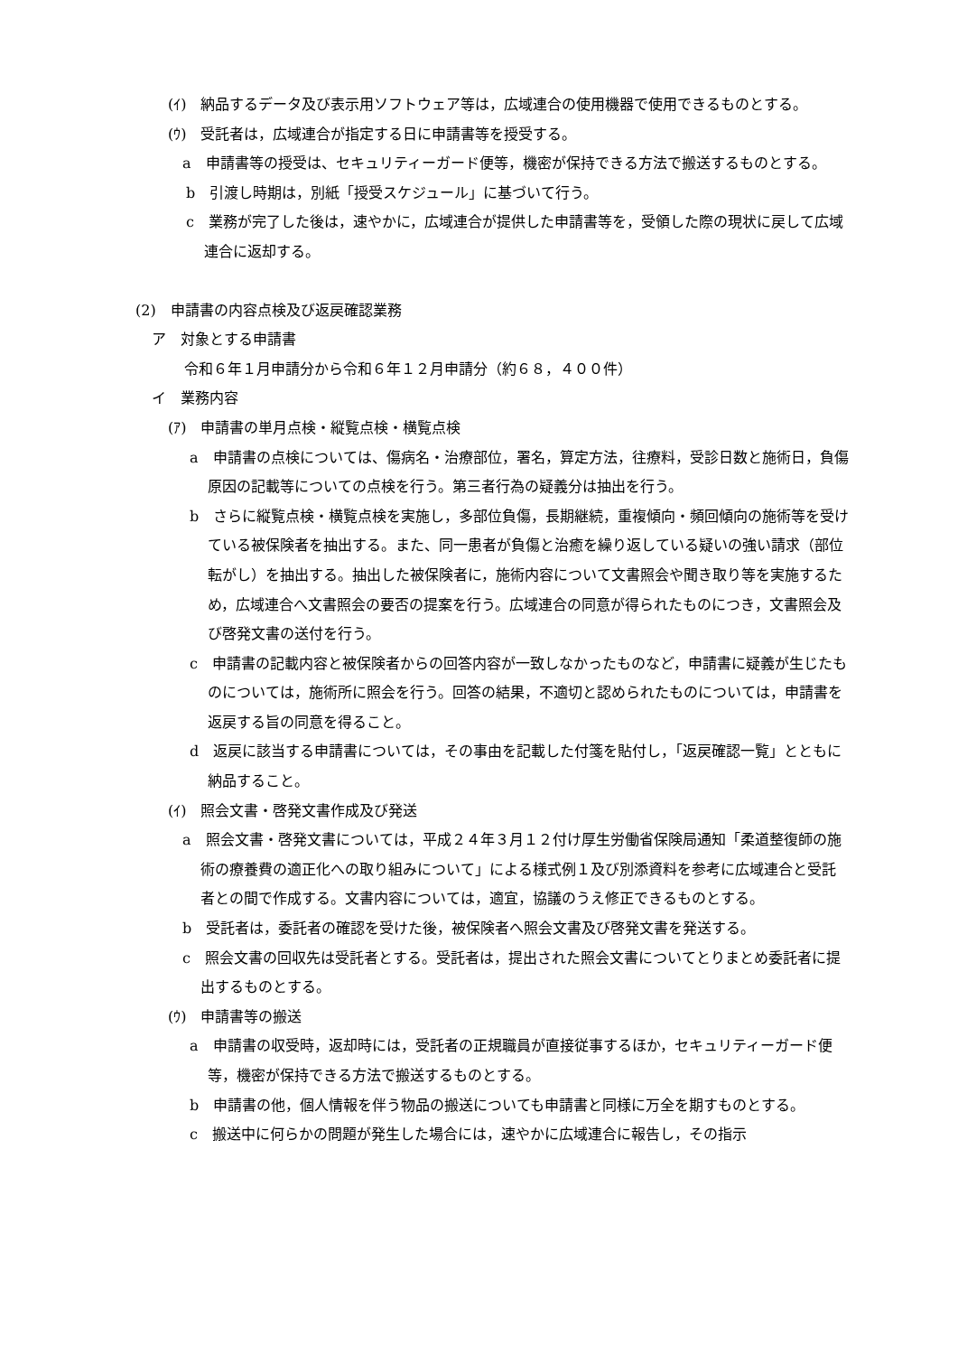(ｲ)　納品するデータ及び表示用ソフトウェア等は，広域連合の使用機器で使用できるものとする。
(ｳ)　受託者は，広域連合が指定する日に申請書等を授受する。
a　申請書等の授受は、セキュリティーガード便等，機密が保持できる方法で搬送するものとする。
b　引渡し時期は，別紙「授受スケジュール」に基づいて行う。
c　業務が完了した後は，速やかに，広域連合が提供した申請書等を，受領した際の現状に戻して広域連合に返却する。
(2)　申請書の内容点検及び返戻確認業務
ア　対象とする申請書
令和６年１月申請分から令和６年１２月申請分（約６８，４００件）
イ　業務内容
(ｱ)　申請書の単月点検・縦覧点検・横覧点検
a　申請書の点検については、傷病名・治療部位，署名，算定方法，往療料，受診日数と施術日，負傷原因の記載等についての点検を行う。第三者行為の疑義分は抽出を行う。
b　さらに縦覧点検・横覧点検を実施し，多部位負傷，長期継続，重複傾向・頻回傾向の施術等を受けている被保険者を抽出する。また、同一患者が負傷と治癒を繰り返している疑いの強い請求（部位転がし）を抽出する。抽出した被保険者に，施術内容について文書照会や聞き取り等を実施するため，広域連合へ文書照会の要否の提案を行う。広域連合の同意が得られたものにつき，文書照会及び啓発文書の送付を行う。
c　申請書の記載内容と被保険者からの回答内容が一致しなかったものなど，申請書に疑義が生じたものについては，施術所に照会を行う。回答の結果，不適切と認められたものについては，申請書を返戻する旨の同意を得ること。
d　返戻に該当する申請書については，その事由を記載した付箋を貼付し，「返戻確認一覧」とともに納品すること。
(ｲ)　照会文書・啓発文書作成及び発送
a　照会文書・啓発文書については，平成２４年３月１２付け厚生労働省保険局通知「柔道整復師の施術の療養費の適正化への取り組みについて」による様式例１及び別添資料を参考に広域連合と受託者との間で作成する。文書内容については，適宜，協議のうえ修正できるものとする。
b　受託者は，委託者の確認を受けた後，被保険者へ照会文書及び啓発文書を発送する。
c　照会文書の回収先は受託者とする。受託者は，提出された照会文書についてとりまとめ委託者に提出するものとする。
(ｳ)　申請書等の搬送
a　申請書の収受時，返却時には，受託者の正規職員が直接従事するほか，セキュリティーガード便等，機密が保持できる方法で搬送するものとする。
b　申請書の他，個人情報を伴う物品の搬送についても申請書と同様に万全を期すものとする。
c　搬送中に何らかの問題が発生した場合には，速やかに広域連合に報告し，その指示